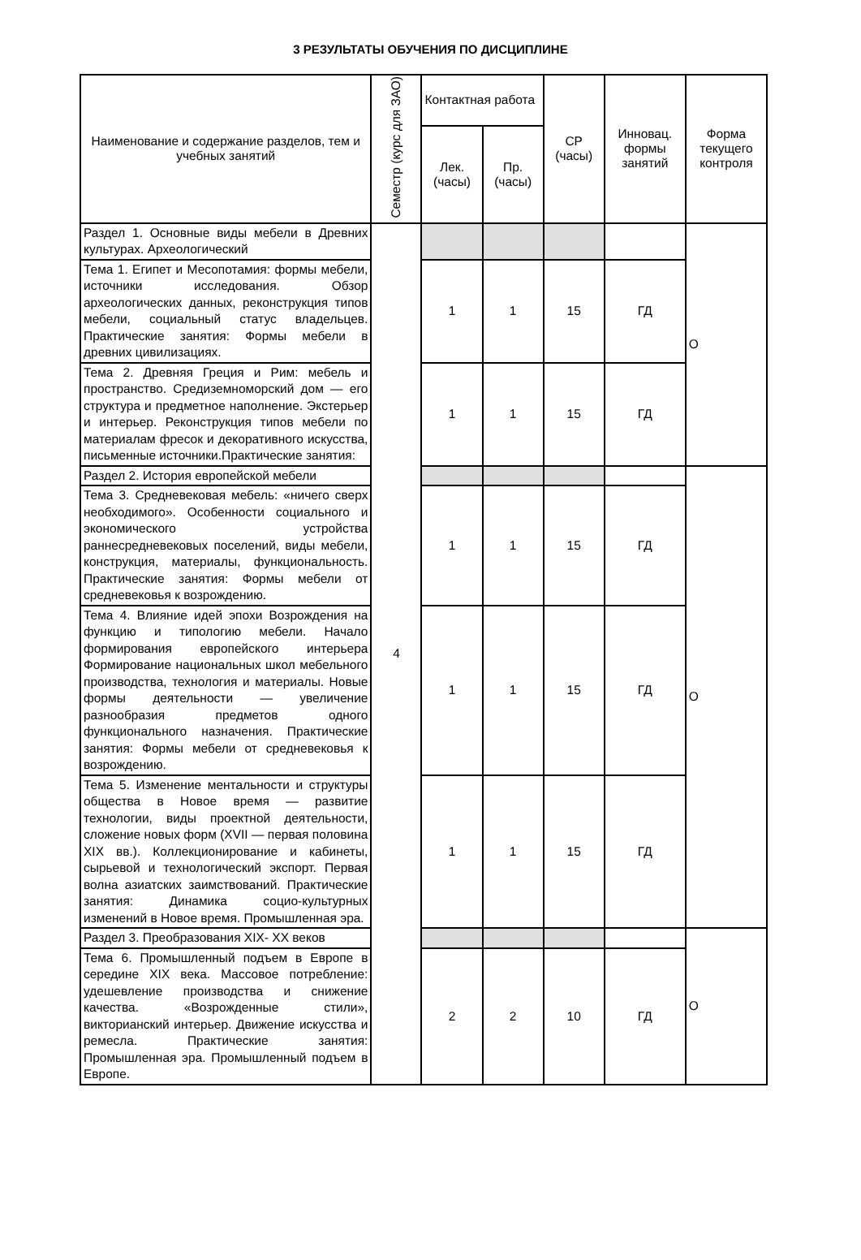3 РЕЗУЛЬТАТЫ ОБУЧЕНИЯ ПО ДИСЦИПЛИНЕ
| Наименование и содержание разделов, тем и учебных занятий | Семестр (курс для ЗАО) | Контактная работа | | СР (часы) | Инновац. формы занятий | Форма текущего контроля |
| --- | --- | --- | --- | --- | --- | --- |
| | | Лек. (часы) | Пр. (часы) | | | |
| Раздел 1. Основные виды мебели в Древних культурах. Археологический | 4 | | | | | О |
| Тема 1. Египет и Месопотамия: формы мебели, источники исследования. Обзор археологических данных, реконструкция типов мебели, социальный статус владельцев. Практические занятия: Формы мебели в древних цивилизациях. | | 1 | 1 | 15 | ГД | |
| Тема 2. Древняя Греция и Рим: мебель и пространство. Средиземноморский дом — его структура и предметное наполнение. Экстерьер и интерьер. Реконструкция типов мебели по материалам фресок и декоративного искусства, письменные источники.Практические занятия: | | 1 | 1 | 15 | ГД | |
| Раздел 2. История европейской мебели | | | | | | О |
| Тема 3. Средневековая мебель: «ничего сверх необходимого». Особенности социального и экономического устройства раннесредневековых поселений, виды мебели, конструкция, материалы, функциональность. Практические занятия: Формы мебели от средневековья к возрождению. | | 1 | 1 | 15 | ГД | |
| Тема 4. Влияние идей эпохи Возрождения на функцию и типологию мебели. Начало формирования европейского интерьера Формирование национальных школ мебельного производства, технология и материалы. Новые формы деятельности — увеличение разнообразия предметов одного функционального назначения. Практические занятия: Формы мебели от средневековья к возрождению. | | 1 | 1 | 15 | ГД | |
| Тема 5. Изменение ментальности и структуры общества в Новое время — развитие технологии, виды проектной деятельности, сложение новых форм (XVII — первая половина XIX вв.). Коллекционирование и кабинеты, сырьевой и технологический экспорт. Первая волна азиатских заимствований. Практические занятия: Динамика социо-культурных изменений в Новое время. Промышленная эра. | | 1 | 1 | 15 | ГД | |
| Раздел 3. Преобразования XIX- XX веков | | | | | | О |
| Тема 6. Промышленный подъем в Европе в середине XIX века. Массовое потребление: удешевление производства и снижение качества. «Возрожденные стили», викторианский интерьер. Движение искусства и ремесла. Практические занятия: Промышленная эра. Промышленный подъем в Европе. | | 2 | 2 | 10 | ГД | |